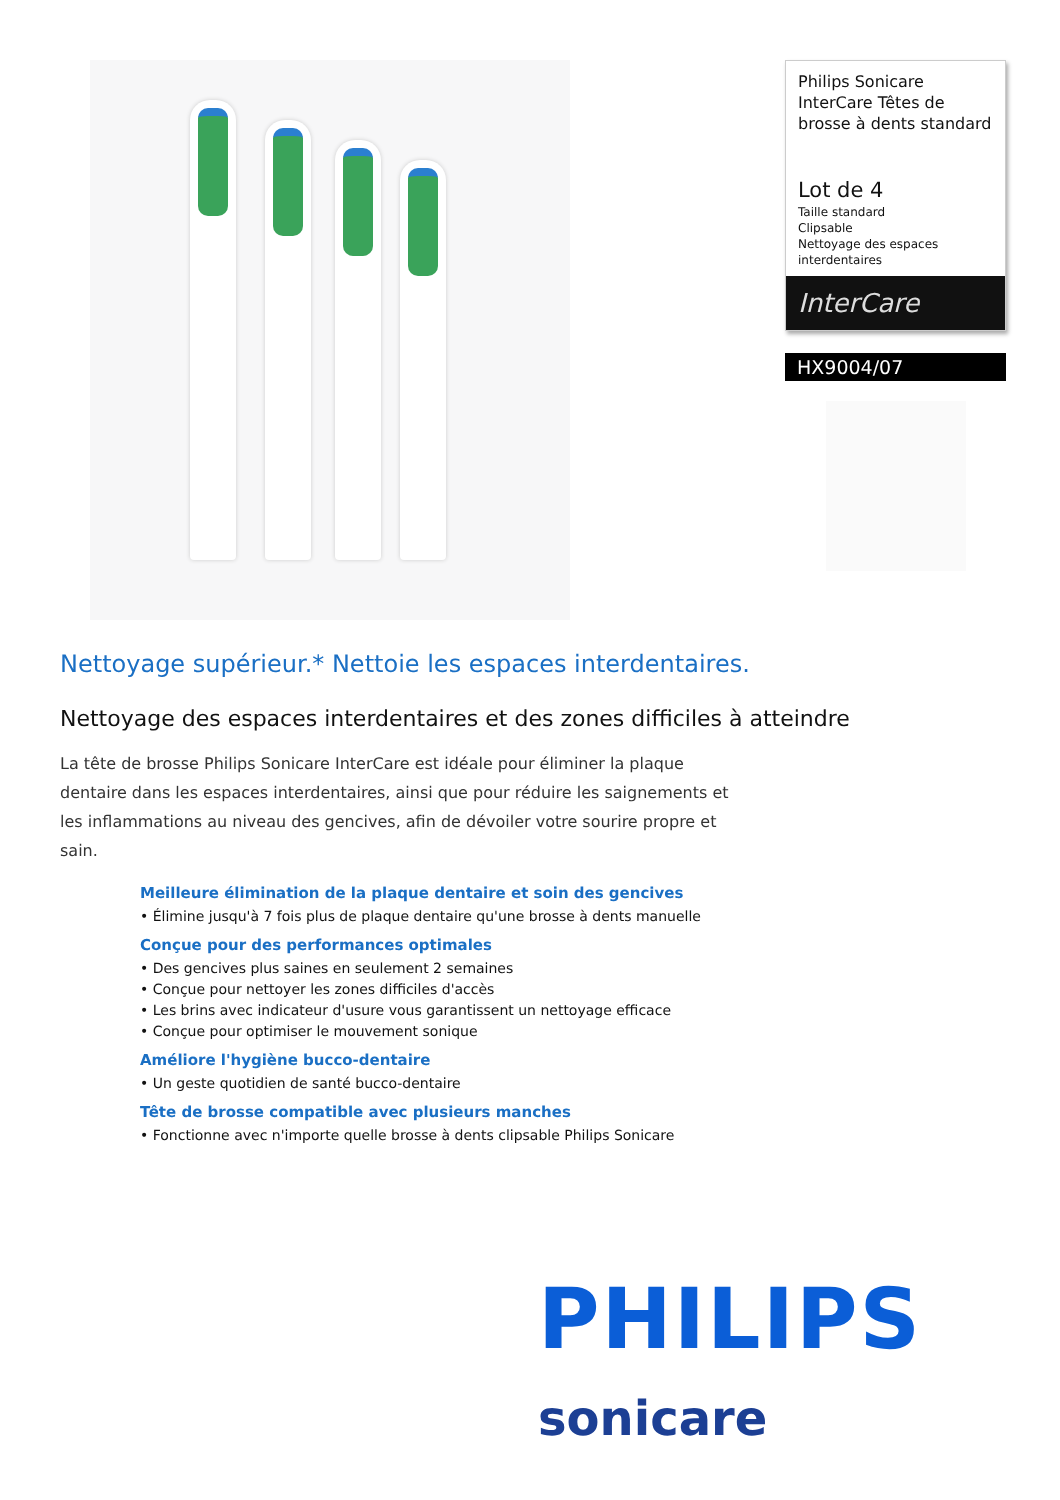Philips Sonicare InterCare Têtes de brosse à dents standard
Lot de 4
Taille standard
Clipsable
Nettoyage des espaces interdentaires
InterCare
HX9004/07
Nettoyage supérieur.* Nettoie les espaces interdentaires.
Nettoyage des espaces interdentaires et des zones difficiles à atteindre
La tête de brosse Philips Sonicare InterCare est idéale pour éliminer la plaque dentaire dans les espaces interdentaires, ainsi que pour réduire les saignements et les inflammations au niveau des gencives, afin de dévoiler votre sourire propre et sain.
Meilleure élimination de la plaque dentaire et soin des gencives
• Élimine jusqu'à 7 fois plus de plaque dentaire qu'une brosse à dents manuelle
Conçue pour des performances optimales
• Des gencives plus saines en seulement 2 semaines
• Conçue pour nettoyer les zones difficiles d'accès
• Les brins avec indicateur d'usure vous garantissent un nettoyage efficace
• Conçue pour optimiser le mouvement sonique
Améliore l'hygiène bucco-dentaire
• Un geste quotidien de santé bucco-dentaire
Tête de brosse compatible avec plusieurs manches
• Fonctionne avec n'importe quelle brosse à dents clipsable Philips Sonicare
PHILIPS
sonicare